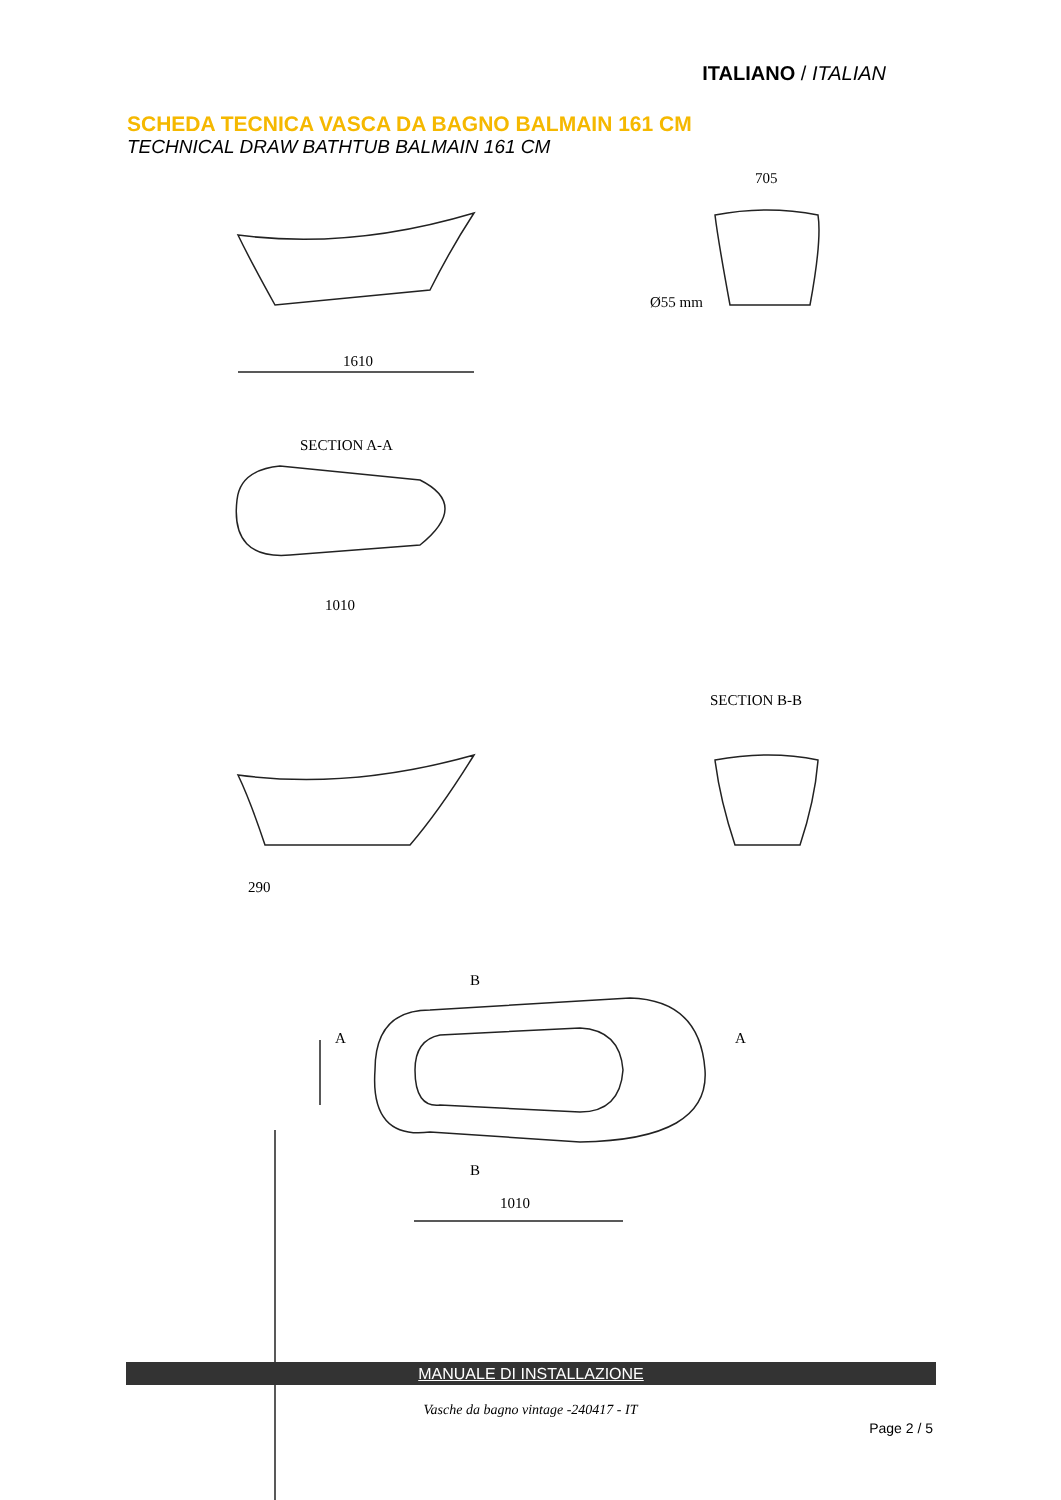ITALIANO / ITALIAN
SCHEDA TECNICA VASCA DA BAGNO BALMAIN 161 CM
TECHNICAL DRAW BATHTUB BALMAIN 161 CM
1610
Ø55 mm
705
1010
SECTION A-A
SECTION B-B
290
B
A
A
B
1010
MANUALE DI INSTALLAZIONE
Vasche da bagno vintage -240417 - IT
Page 2 / 5